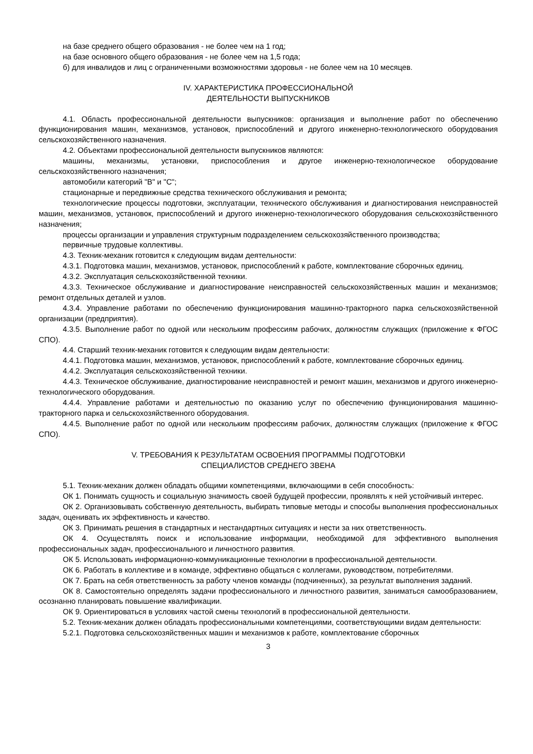на базе среднего общего образования - не более чем на 1 год;
на базе основного общего образования - не более чем на 1,5 года;
б) для инвалидов и лиц с ограниченными возможностями здоровья - не более чем на 10 месяцев.
IV. ХАРАКТЕРИСТИКА ПРОФЕССИОНАЛЬНОЙ
ДЕЯТЕЛЬНОСТИ ВЫПУСКНИКОВ
4.1. Область профессиональной деятельности выпускников: организация и выполнение работ по обеспечению функционирования машин, механизмов, установок, приспособлений и другого инженерно-технологического оборудования сельскохозяйственного назначения.
4.2. Объектами профессиональной деятельности выпускников являются:
машины, механизмы, установки, приспособления и другое инженерно-технологическое оборудование сельскохозяйственного назначения;
автомобили категорий "B" и "C";
стационарные и передвижные средства технического обслуживания и ремонта;
технологические процессы подготовки, эксплуатации, технического обслуживания и диагностирования неисправностей машин, механизмов, установок, приспособлений и другого инженерно-технологического оборудования сельскохозяйственного назначения;
процессы организации и управления структурным подразделением сельскохозяйственного производства;
первичные трудовые коллективы.
4.3. Техник-механик готовится к следующим видам деятельности:
4.3.1. Подготовка машин, механизмов, установок, приспособлений к работе, комплектование сборочных единиц.
4.3.2. Эксплуатация сельскохозяйственной техники.
4.3.3. Техническое обслуживание и диагностирование неисправностей сельскохозяйственных машин и механизмов; ремонт отдельных деталей и узлов.
4.3.4. Управление работами по обеспечению функционирования машинно-тракторного парка сельскохозяйственной организации (предприятия).
4.3.5. Выполнение работ по одной или нескольким профессиям рабочих, должностям служащих (приложение к ФГОС СПО).
4.4. Старший техник-механик готовится к следующим видам деятельности:
4.4.1. Подготовка машин, механизмов, установок, приспособлений к работе, комплектование сборочных единиц.
4.4.2. Эксплуатация сельскохозяйственной техники.
4.4.3. Техническое обслуживание, диагностирование неисправностей и ремонт машин, механизмов и другого инженерно-технологического оборудования.
4.4.4. Управление работами и деятельностью по оказанию услуг по обеспечению функционирования машинно-тракторного парка и сельскохозяйственного оборудования.
4.4.5. Выполнение работ по одной или нескольким профессиям рабочих, должностям служащих (приложение к ФГОС СПО).
V. ТРЕБОВАНИЯ К РЕЗУЛЬТАТАМ ОСВОЕНИЯ ПРОГРАММЫ ПОДГОТОВКИ
СПЕЦИАЛИСТОВ СРЕДНЕГО ЗВЕНА
5.1. Техник-механик должен обладать общими компетенциями, включающими в себя способность:
ОК 1. Понимать сущность и социальную значимость своей будущей профессии, проявлять к ней устойчивый интерес.
ОК 2. Организовывать собственную деятельность, выбирать типовые методы и способы выполнения профессиональных задач, оценивать их эффективность и качество.
ОК 3. Принимать решения в стандартных и нестандартных ситуациях и нести за них ответственность.
ОК 4. Осуществлять поиск и использование информации, необходимой для эффективного выполнения профессиональных задач, профессионального и личностного развития.
ОК 5. Использовать информационно-коммуникационные технологии в профессиональной деятельности.
ОК 6. Работать в коллективе и в команде, эффективно общаться с коллегами, руководством, потребителями.
ОК 7. Брать на себя ответственность за работу членов команды (подчиненных), за результат выполнения заданий.
ОК 8. Самостоятельно определять задачи профессионального и личностного развития, заниматься самообразованием, осознанно планировать повышение квалификации.
ОК 9. Ориентироваться в условиях частой смены технологий в профессиональной деятельности.
5.2. Техник-механик должен обладать профессиональными компетенциями, соответствующими видам деятельности:
5.2.1. Подготовка сельскохозяйственных машин и механизмов к работе, комплектование сборочных
3